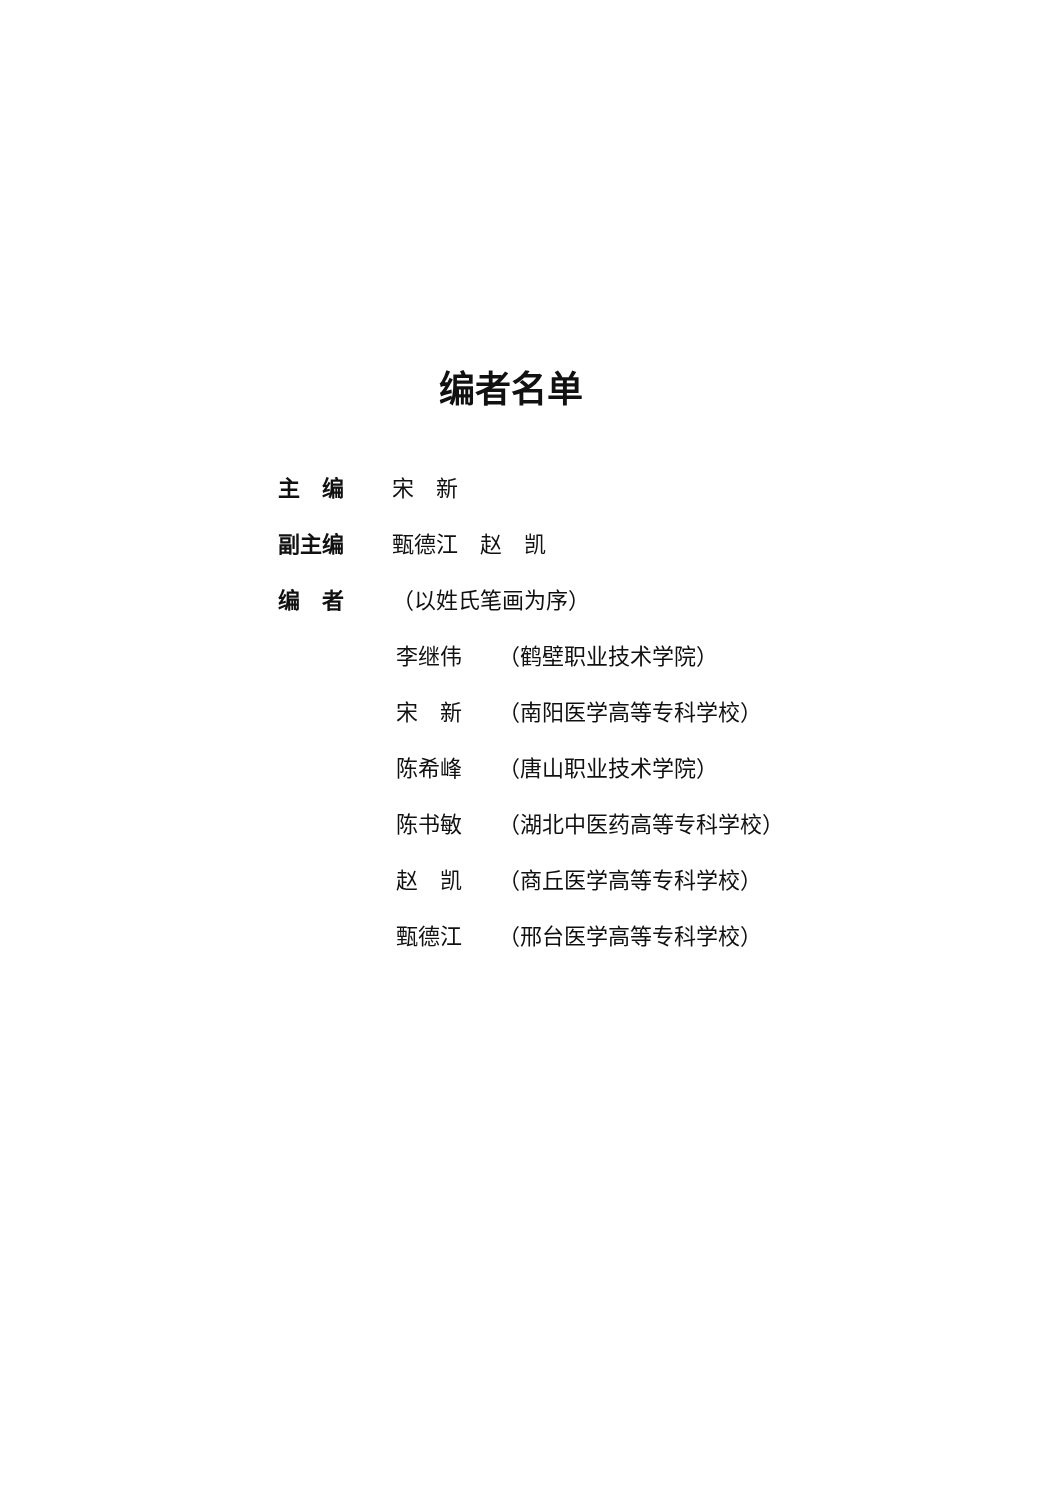编者名单
主　编 宋　新
副主编 甄德江　赵　凯
编　者 （以姓氏笔画为序）
李继伟 （鹤壁职业技术学院）
宋　新 （南阳医学高等专科学校）
陈希峰 （唐山职业技术学院）
陈书敏 （湖北中医药高等专科学校）
赵　凯 （商丘医学高等专科学校）
甄德江 （邢台医学高等专科学校）